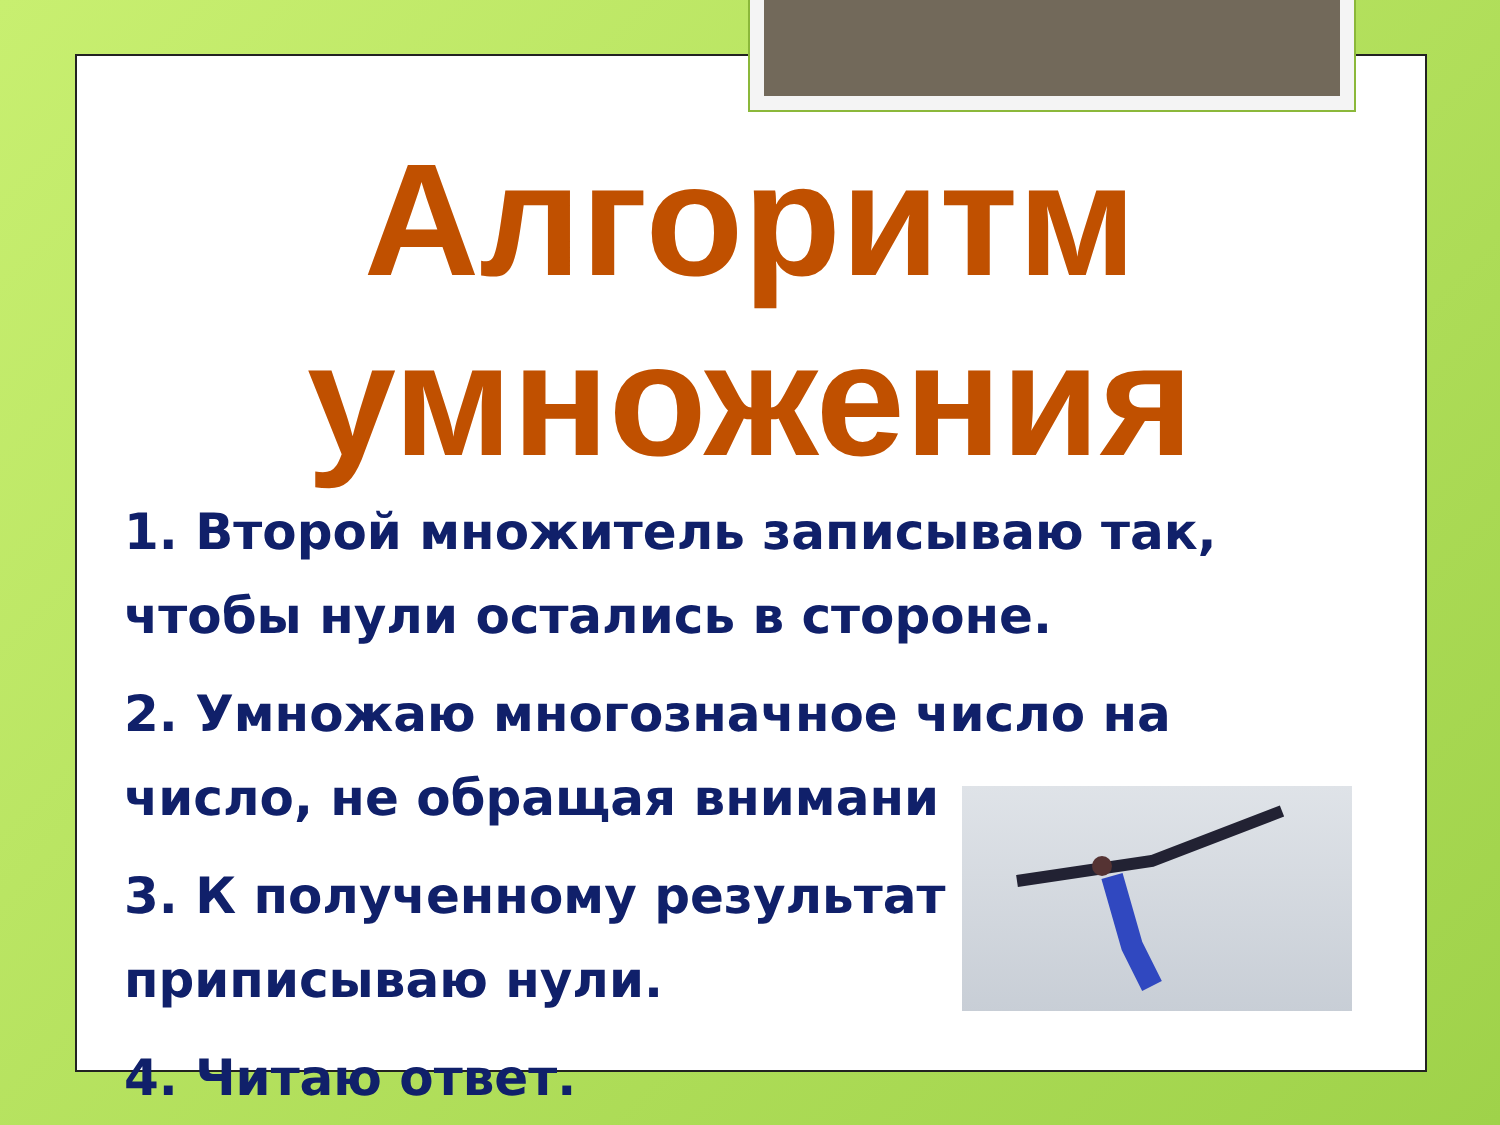Алгоритм умножения
1. Второй множитель записываю так, чтобы нули остались в стороне.
2. Умножаю многозначное число на число, не обращая внимани
3. К полученному результат приписываю нули.
4. Читаю ответ.